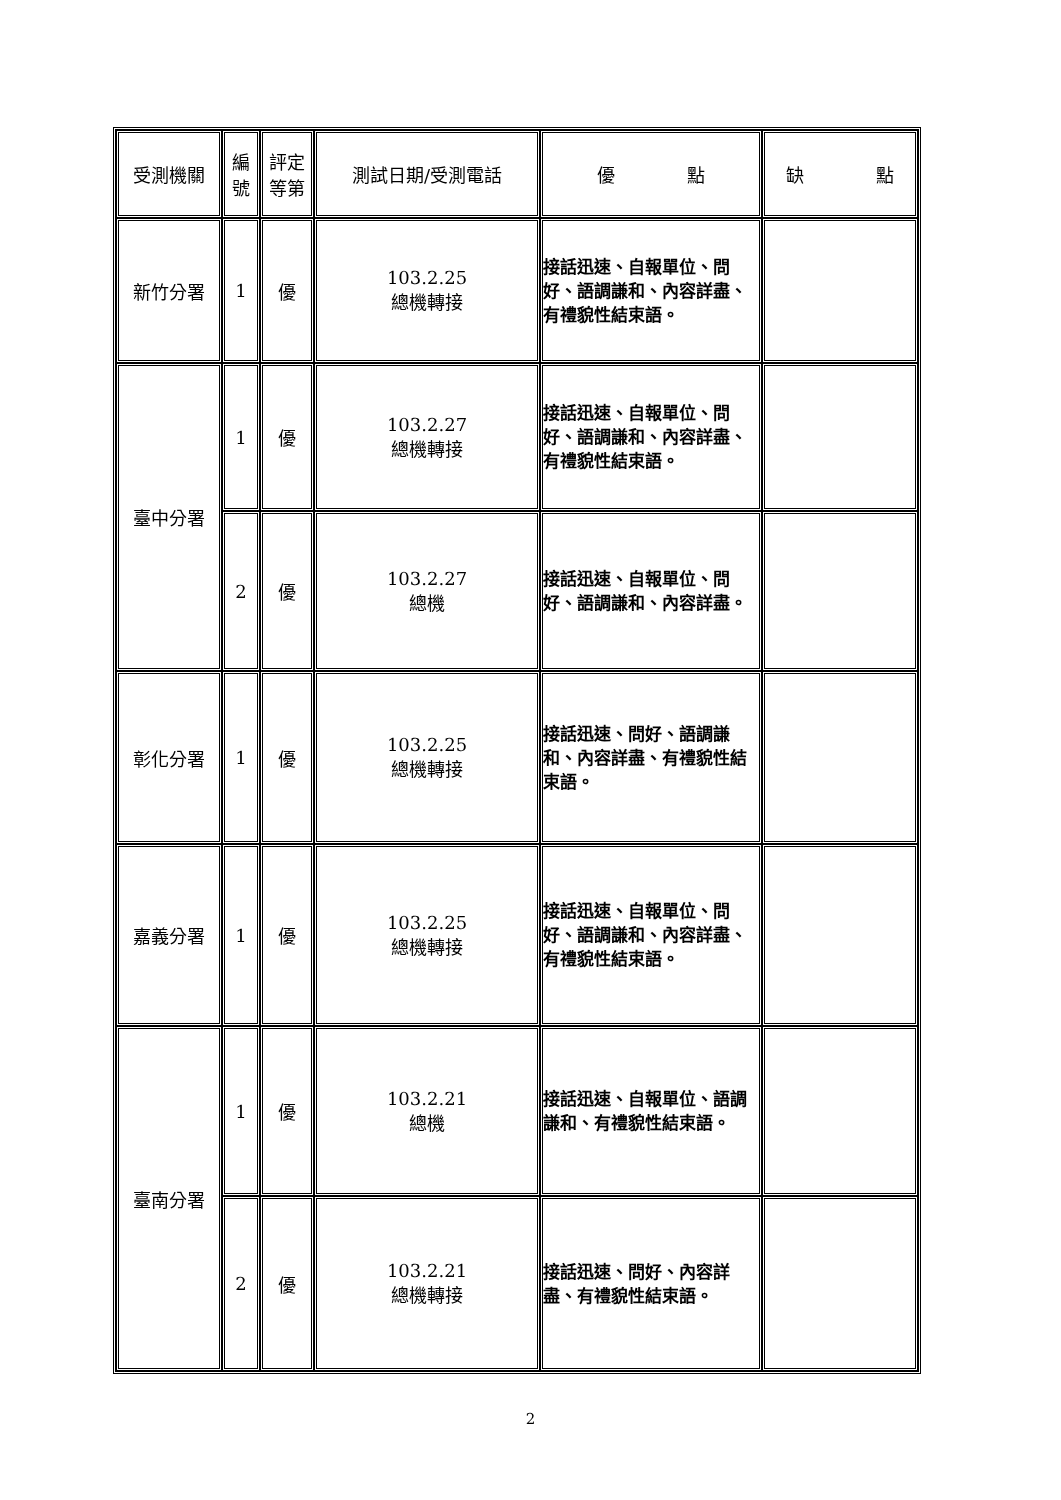| 受測機關 | 編 號 | 評定 等第 | 測試日期/受測電話 | 優 點 | 缺 點 |
| --- | --- | --- | --- | --- | --- |
| 新竹分署 | 1 | 優 | 103.2.25 總機轉接 | 接話迅速、自報單位、問好、語調謙和、內容詳盡、有禮貌性結束語。 | |
| 臺中分署 | 1 | 優 | 103.2.27 總機轉接 | 接話迅速、自報單位、問好、語調謙和、內容詳盡、有禮貌性結束語。 | |
| | 2 | 優 | 103.2.27 總機 | 接話迅速、自報單位、問好、語調謙和、內容詳盡。 | |
| 彰化分署 | 1 | 優 | 103.2.25 總機轉接 | 接話迅速、問好、語調謙和、內容詳盡、有禮貌性結束語。 | |
| 嘉義分署 | 1 | 優 | 103.2.25 總機轉接 | 接話迅速、自報單位、問好、語調謙和、內容詳盡、有禮貌性結束語。 | |
| 臺南分署 | 1 | 優 | 103.2.21 總機 | 接話迅速、自報單位、語調謙和、有禮貌性結束語。 | |
| | 2 | 優 | 103.2.21 總機轉接 | 接話迅速、問好、內容詳盡、有禮貌性結束語。 | |
2